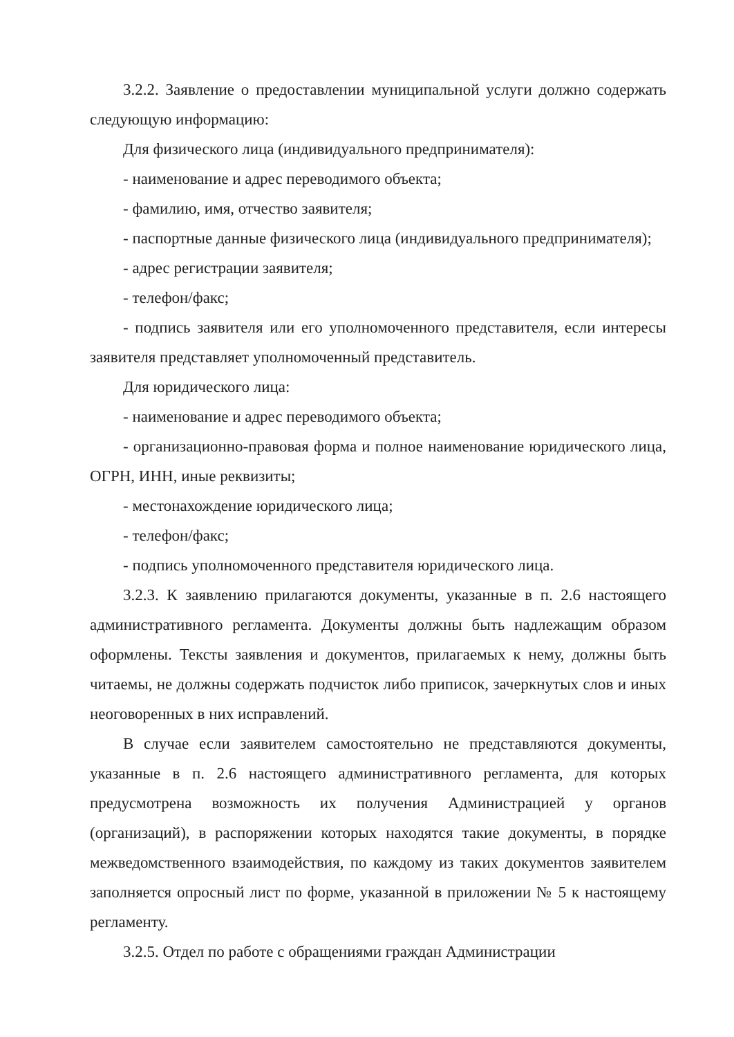3.2.2. Заявление о предоставлении муниципальной услуги должно содержать следующую информацию:
Для физического лица (индивидуального предпринимателя):
- наименование и адрес переводимого объекта;
- фамилию, имя, отчество заявителя;
- паспортные данные физического лица (индивидуального предпринимателя);
- адрес регистрации заявителя;
- телефон/факс;
- подпись заявителя или его уполномоченного представителя, если интересы заявителя представляет уполномоченный представитель.
Для юридического лица:
- наименование и адрес переводимого объекта;
- организационно-правовая форма и полное наименование юридического лица, ОГРН, ИНН, иные реквизиты;
- местонахождение юридического лица;
- телефон/факс;
- подпись уполномоченного представителя юридического лица.
3.2.3. К заявлению прилагаются документы, указанные в п. 2.6 настоящего административного регламента. Документы должны быть надлежащим образом оформлены. Тексты заявления и документов, прилагаемых к нему, должны быть читаемы, не должны содержать подчисток либо приписок, зачеркнутых слов и иных неоговоренных в них исправлений.
В случае если заявителем самостоятельно не представляются документы, указанные в п. 2.6 настоящего административного регламента, для которых предусмотрена возможность их получения Администрацией у органов (организаций), в распоряжении которых находятся такие документы, в порядке межведомственного взаимодействия, по каждому из таких документов заявителем заполняется опросный лист по форме, указанной в приложении № 5 к настоящему регламенту.
3.2.5. Отдел по работе с обращениями граждан Администрации